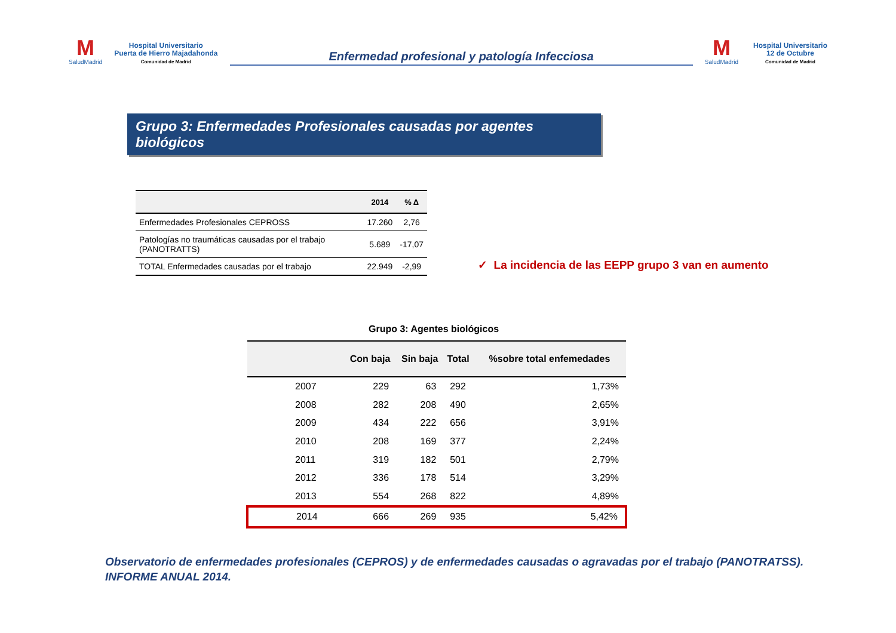M
SaludMadrid
Hospital Universitario
Puerta de Hierro Majadahonda
Comunidad de Madrid
Enfermedad profesional y patología Infecciosa
M
SaludMadrid
Hospital Universitario
12 de Octubre
Comunidad de Madrid
Grupo 3: Enfermedades Profesionales causadas por agentes biológicos
| | 2014 | % Δ |
| --- | --- | --- |
| Enfermedades Profesionales CEPROSS | 17.260 | 2,76 |
| Patologías no traumáticas causadas por el trabajo (PANOTRATTS) | 5.689 | -17,07 |
| TOTAL Enfermedades causadas por el trabajo | 22.949 | -2,99 |
✓ La incidencia de las EEPP grupo 3 van en aumento
Grupo 3: Agentes biológicos
| | Con baja | Sin baja | Total | %sobre total enfemedades |
| --- | --- | --- | --- | --- |
| 2007 | 229 | 63 | 292 | 1,73% |
| 2008 | 282 | 208 | 490 | 2,65% |
| 2009 | 434 | 222 | 656 | 3,91% |
| 2010 | 208 | 169 | 377 | 2,24% |
| 2011 | 319 | 182 | 501 | 2,79% |
| 2012 | 336 | 178 | 514 | 3,29% |
| 2013 | 554 | 268 | 822 | 4,89% |
| 2014 | 666 | 269 | 935 | 5,42% |
Observatorio de enfermedades profesionales (CEPROS) y de enfermedades causadas o agravadas por el trabajo (PANOTRATSS).
INFORME ANUAL 2014.